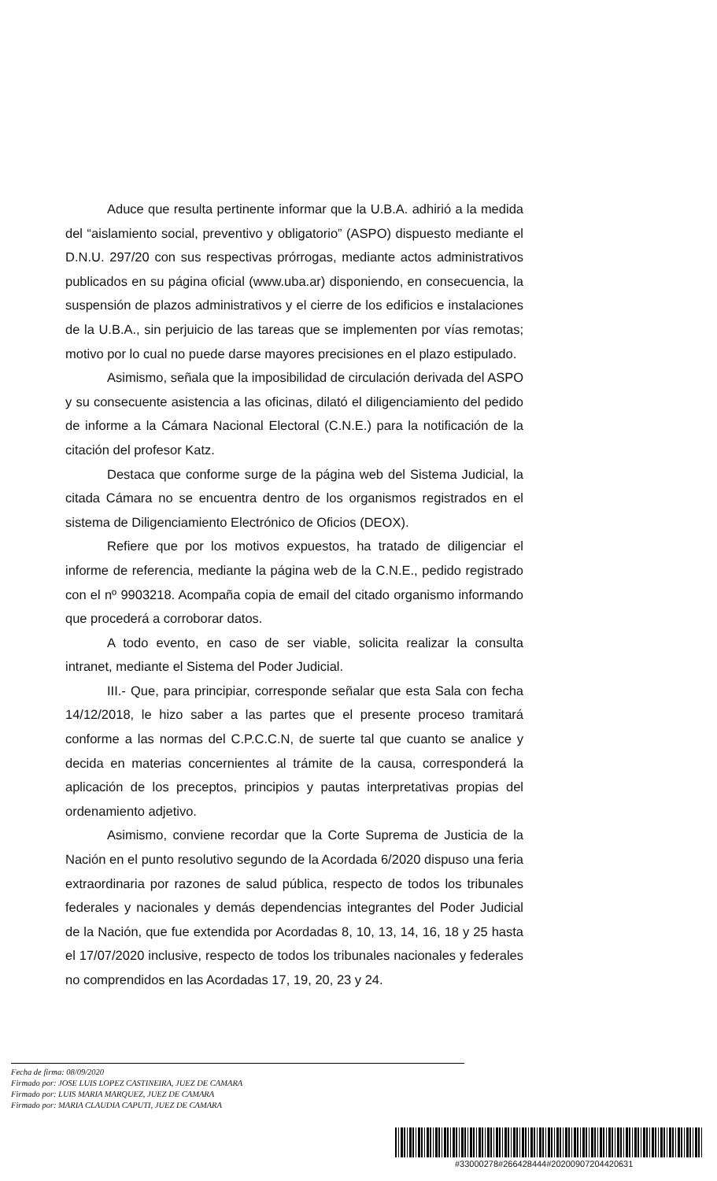Aduce que resulta pertinente informar que la U.B.A. adhirió a la medida del “aislamiento social, preventivo y obligatorio” (ASPO) dispuesto mediante el D.N.U. 297/20 con sus respectivas prórrogas, mediante actos administrativos publicados en su página oficial (www.uba.ar) disponiendo, en consecuencia, la suspensión de plazos administrativos y el cierre de los edificios e instalaciones de la U.B.A., sin perjuicio de las tareas que se implementen por vías remotas; motivo por lo cual no puede darse mayores precisiones en el plazo estipulado.
Asimismo, señala que la imposibilidad de circulación derivada del ASPO y su consecuente asistencia a las oficinas, dilató el diligenciamiento del pedido de informe a la Cámara Nacional Electoral (C.N.E.) para la notificación de la citación del profesor Katz.
Destaca que conforme surge de la página web del Sistema Judicial, la citada Cámara no se encuentra dentro de los organismos registrados en el sistema de Diligenciamiento Electrónico de Oficios (DEOX).
Refiere que por los motivos expuestos, ha tratado de diligenciar el informe de referencia, mediante la página web de la C.N.E., pedido registrado con el nº 9903218. Acompaña copia de email del citado organismo informando que procederá a corroborar datos.
A todo evento, en caso de ser viable, solicita realizar la consulta intranet, mediante el Sistema del Poder Judicial.
III.- Que, para principiar, corresponde señalar que esta Sala con fecha 14/12/2018, le hizo saber a las partes que el presente proceso tramitará conforme a las normas del C.P.C.C.N, de suerte tal que cuanto se analice y decida en materias concernientes al trámite de la causa, corresponderá la aplicación de los preceptos, principios y pautas interpretativas propias del ordenamiento adjetivo.
Asimismo, conviene recordar que la Corte Suprema de Justicia de la Nación en el punto resolutivo segundo de la Acordada 6/2020 dispuso una feria extraordinaria por razones de salud pública, respecto de todos los tribunales federales y nacionales y demás dependencias integrantes del Poder Judicial de la Nación, que fue extendida por Acordadas 8, 10, 13, 14, 16, 18 y 25 hasta el 17/07/2020 inclusive, respecto de todos los tribunales nacionales y federales no comprendidos en las Acordadas 17, 19, 20, 23 y 24.
Fecha de firma: 08/09/2020
Firmado por: JOSE LUIS LOPEZ CASTINEIRA, JUEZ DE CAMARA
Firmado por: LUIS MARIA MARQUEZ, JUEZ DE CAMARA
Firmado por: MARIA CLAUDIA CAPUTI, JUEZ DE CAMARA
#33000278#266428444#20200907204420631